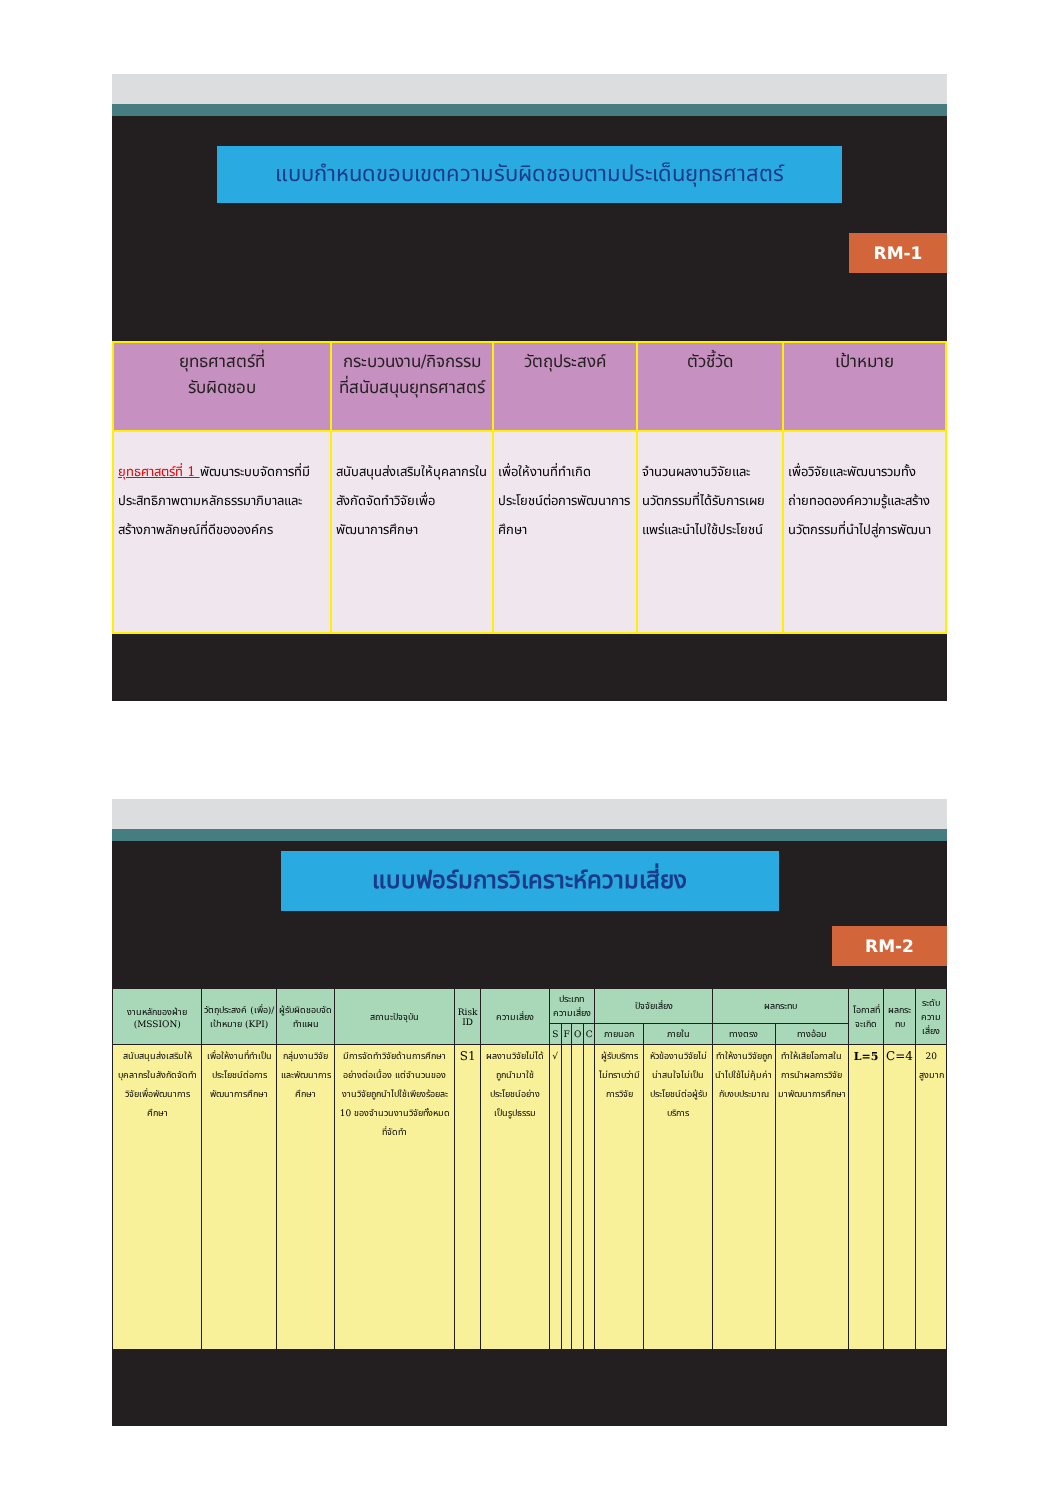แบบกำหนดขอบเขตความรับผิดชอบตามประเด็นยุทธศาสตร์
RM-1
| ยุทธศาสตร์ที่ รับผิดชอบ | กระบวนงาน/กิจกรรม ที่สนับสนุนยุทธศาสตร์ | วัตถุประสงค์ | ตัวชี้วัด | เป้าหมาย |
| --- | --- | --- | --- | --- |
| ยุทธศาสตร์ที่ 1 พัฒนาระบบจัดการที่มีประสิทธิภาพตามหลักธรรมาภิบาลและสร้างภาพลักษณ์ที่ดีขององค์กร | สนับสนุนส่งเสริมให้บุคลากรในสังกัดจัดทำวิจัยเพื่อพัฒนาการศึกษา | เพื่อให้งานที่ทำเกิดประโยชน์ต่อการพัฒนาการศึกษา | จำนวนผลงานวิจัยและนวัตกรรมที่ได้รับการเผยแพร่และนำไปใช้ประโยชน์ | เพื่อวิจัยและพัฒนารวมทั้งถ่ายทอดองค์ความรู้และสร้างนวัตกรรมที่นำไปสู่การพัฒนา |
แบบฟอร์มการวิเคราะห์ความเสี่ยง
RM-2
| งานหลักของฝ่าย (MSSION) | วัตถุประสงค์ (เพื่อ)/เป้าหมาย (KPI) | ผู้รับผิดชอบจัดทำแผน | สถานะปัจจุบัน | Risk ID | ความเสี่ยง | ประเภทความเสี่ยง | | | | ปัจจัยเสี่ยง | | ผลกระทบ | | โอกาสที่จะเกิด | ผลกระทบ | ระดับความเสี่ยง |
| --- | --- | --- | --- | --- | --- | --- | --- | --- | --- | --- | --- | --- | --- | --- | --- | --- |
| | | | | | | S | F | O | C | ภายนอก | ภายใน | ทางตรง | ทางอ้อม | | | |
| สนับสนุนส่งเสริมให้บุคลากรในสังกัดจัดทำวิจัยเพื่อพัฒนาการศึกษา | เพื่อให้งานที่ทำเป็นประโยชน์ต่อการพัฒนาการศึกษา | กลุ่มงานวิจัยและพัฒนาการศึกษา | มีการจัดทำวิจัยด้านการศึกษาอย่างต่อเนื่อง แต่จำนวนของงานวิจัยถูกนำไปใช้เพียงร้อยละ 10 ของจำนวนงานวิจัยทั้งหมดที่จัดทำ | S1 | ผลงานวิจัยไม่ได้ถูกนำมาใช้ประโยชน์อย่างเป็นรูปธรรม | √ | | | | ผู้รับบริการไม่ทราบว่ามีการวิจัย | หัวข้องานวิจัยไม่น่าสนใจไม่เป็นประโยชน์ต่อผู้รับบริการ | ทำให้งานวิจัยถูกนำไปใช้ไม่คุ้มค่ากับงบประมาณ | ทำให้เสียโอกาสในการนำผลการวิจัยมาพัฒนาการศึกษา | L=5 | C=4 | 20 สูงมาก |